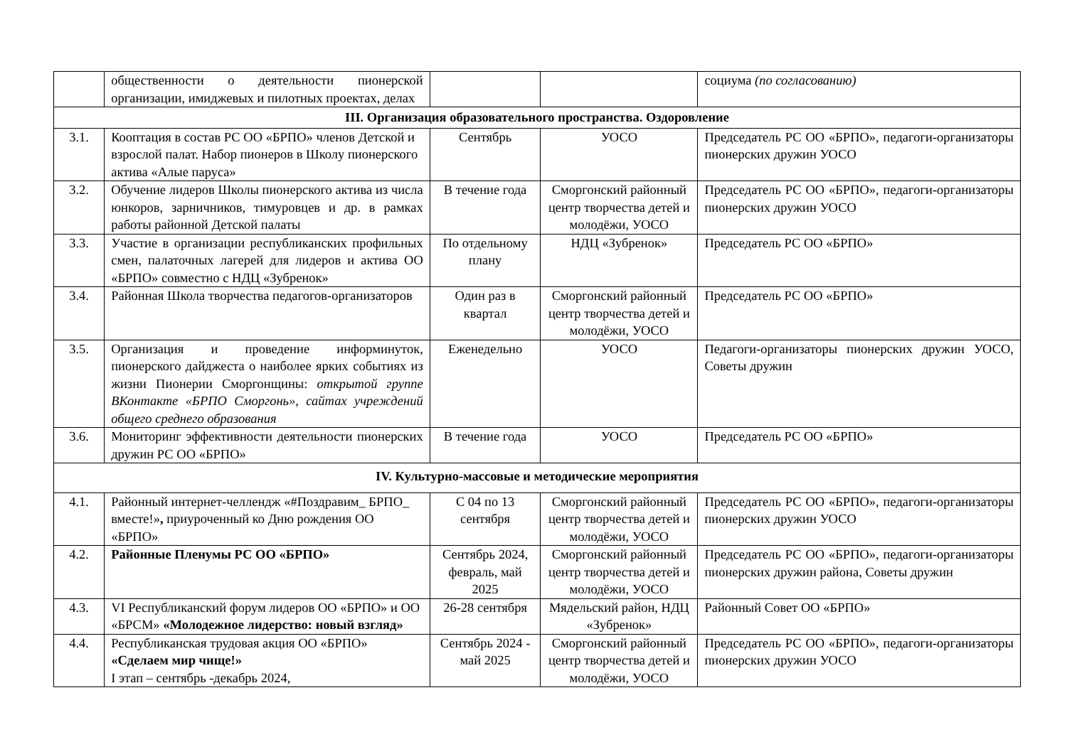| | общественности о деятельности пионерской организации, имиджевых и пилотных проектах, делах | | | социума (по согласованию) |
| III. Организация образовательного пространства. Оздоровление | | | | |
| 3.1. | Кооптация в состав РС ОО «БРПО» членов Детской и взрослой палат. Набор пионеров в Школу пионерского актива «Алые паруса» | Сентябрь | УОСО | Председатель РС ОО «БРПО», педагоги-организаторы пионерских дружин УОСО |
| 3.2. | Обучение лидеров Школы пионерского актива из числа юнкоров, зарничников, тимуровцев и др. в рамках работы районной Детской палаты | В течение года | Сморгонский районный центр творчества детей и молодёжи, УОСО | Председатель РС ОО «БРПО», педагоги-организаторы пионерских дружин УОСО |
| 3.3. | Участие в организации республиканских профильных смен, палаточных лагерей для лидеров и актива ОО «БРПО» совместно с НДЦ «Зубренок» | По отдельному плану | НДЦ «Зубренок» | Председатель РС ОО «БРПО» |
| 3.4. | Районная Школа творчества педагогов-организаторов | Один раз в квартал | Сморгонский районный центр творчества детей и молодёжи, УОСО | Председатель РС ОО «БРПО» |
| 3.5. | Организация и проведение информинуток, пионерского дайджеста о наиболее ярких событиях из жизни Пионерии Сморгонщины: открытой группе ВКонтакте «БРПО Сморгонь», сайтах учреждений общего среднего образования | Еженедельно | УОСО | Педагоги-организаторы пионерских дружин УОСО, Советы дружин |
| 3.6. | Мониторинг эффективности деятельности пионерских дружин РС ОО «БРПО» | В течение года | УОСО | Председатель РС ОО «БРПО» |
| IV. Культурно-массовые и методические мероприятия | | | | |
| 4.1. | Районный интернет-челлендж «#Поздравим_ БРПО_ вместе!» , приуроченный ко Дню рождения ОО «БРПО» | С 04 по 13 сентября | Сморгонский районный центр творчества детей и молодёжи, УОСО | Председатель РС ОО «БРПО», педагоги-организаторы пионерских дружин УОСО |
| 4.2. | Районные Пленумы РС ОО «БРПО» | Сентябрь 2024, февраль, май 2025 | Сморгонский районный центр творчества детей и молодёжи, УОСО | Председатель РС ОО «БРПО», педагоги-организаторы пионерских дружин района, Советы дружин |
| 4.3. | VI Республиканский форум лидеров ОО «БРПО» и ОО «БРСМ» «Молодежное лидерство: новый взгляд» | 26-28 сентября | Мядельский район, НДЦ «Зубренок» | Районный Совет ОО «БРПО» |
| 4.4. | Республиканская трудовая акция ОО «БРПО» «Сделаем мир чище!» I этап – сентябрь -декабрь 2024, | Сентябрь 2024 - май 2025 | Сморгонский районный центр творчества детей и молодёжи, УОСО | Председатель РС ОО «БРПО», педагоги-организаторы пионерских дружин УОСО |